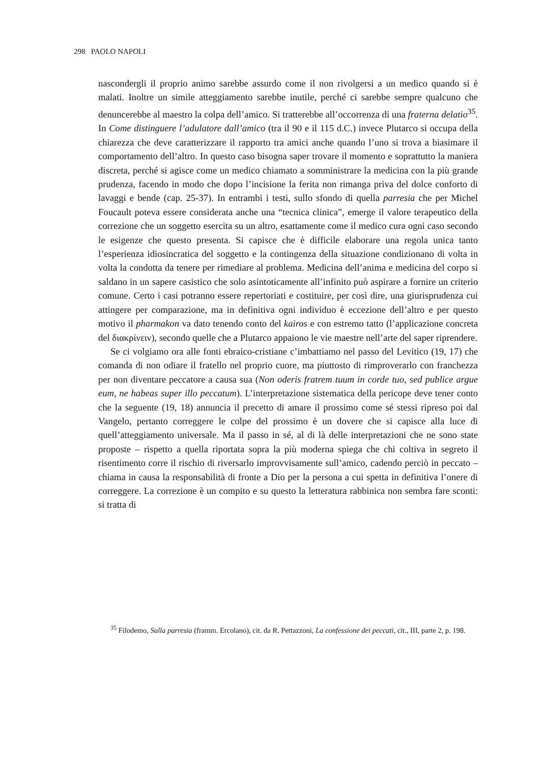298 PAOLO NAPOLI
nascondergli il proprio animo sarebbe assurdo come il non rivolgersi a un medico quando si è malati. Inoltre un simile atteggiamento sarebbe inutile, perché ci sarebbe sempre qualcuno che denuncerebbe al maestro la colpa dell’amico. Si tratterebbe all’occorrenza di una fraterna delatio<sup>35</sup>. In Come distinguere l’adulatore dall’amico (tra il 90 e il 115 d.C.) invece Plutarco si occupa della chiarezza che deve caratterizzare il rapporto tra amici anche quando l’uno si trova a biasimare il comportamento dell’altro. In questo caso bisogna saper trovare il momento e soprattutto la maniera discreta, perché si agisce come un medico chiamato a somministrare la medicina con la più grande prudenza, facendo in modo che dopo l’incisione la ferita non rimanga priva del dolce conforto di lavaggi e bende (cap. 25-37). In entrambi i testi, sullo sfondo di quella parresia che per Michel Foucault poteva essere considerata anche una “tecnica clinica”, emerge il valore terapeutico della correzione che un soggetto esercita su un altro, esattamente come il medico cura ogni caso secondo le esigenze che questo presenta. Si capisce che è difficile elaborare una regola unica tanto l’esperienza idiosincratica del soggetto e la contingenza della situazione condizionano di volta in volta la condotta da tenere per rimediare al problema. Medicina dell’anima e medicina del corpo si saldano in un sapere casistico che solo asintoticamente all’infinito può aspirare a fornire un criterio comune. Certo i casi potranno essere repertoriati e costituire, per così dire, una giurisprudenza cui attingere per comparazione, ma in definitiva ogni individuo è eccezione dell’altro e per questo motivo il pharmakon va dato tenendo conto del kairos e con estremo tatto (l’applicazione concreta del διακρίνειν), secondo quelle che a Plutarco appaiono le vie maestre nell’arte del saper riprendere.
Se ci volgiamo ora alle fonti ebraico-cristiane c’imbattiamo nel passo del Levitico (19, 17) che comanda di non odiare il fratello nel proprio cuore, ma piuttosto di rimproverarlo con franchezza per non diventare peccatore a causa sua (Non oderis fratrem tuum in corde tuo, sed publice argue eum, ne habeas super illo peccatum). L’interpretazione sistematica della pericope deve tener conto che la seguente (19, 18) annuncia il precetto di amare il prossimo come sé stessi ripreso poi dal Vangelo, pertanto correggere le colpe del prossimo è un dovere che si capisce alla luce di quell’atteggiamento universale. Ma il passo in sé, al di là delle interpretazioni che ne sono state proposte – rispetto a quella riportata sopra la più moderna spiega che chi coltiva in segreto il risentimento corre il rischio di riversarlo improvvisamente sull’amico, cadendo perciò in peccato – chiama in causa la responsabilità di fronte a Dio per la persona a cui spetta in definitiva l’onere di correggere. La correzione è un compito e su questo la letteratura rabbinica non sembra fare sconti: si tratta di
<sup>35</sup> Filodemo, Sulla parresia (framm. Ercolano), cit. da R. Pettazzoni, La confessione dei peccati, cit., III, parte 2, p. 198.